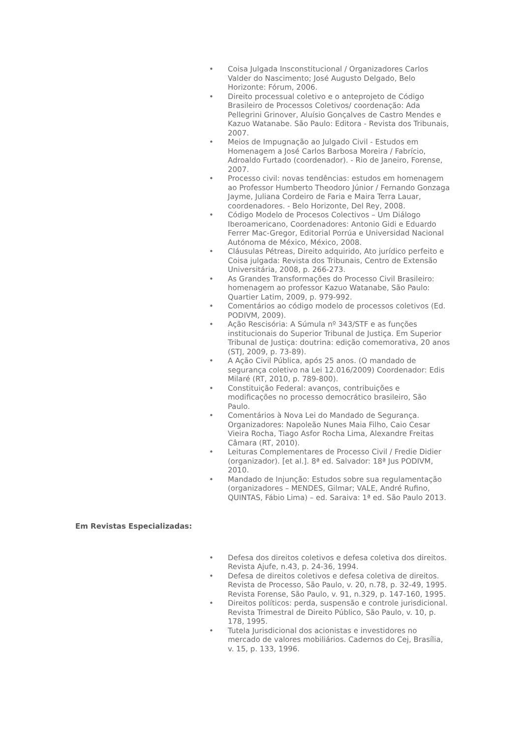• Coisa Julgada Insconstitucional / Organizadores Carlos Valder do Nascimento; José Augusto Delgado, Belo Horizonte: Fórum, 2006.
• Direito processual coletivo e o anteprojeto de Código Brasileiro de Processos Coletivos/ coordenação: Ada Pellegrini Grinover, Aluísio Gonçalves de Castro Mendes e Kazuo Watanabe. São Paulo: Editora - Revista dos Tribunais, 2007.
• Meios de Impugnação ao Julgado Civil - Estudos em Homenagem a José Carlos Barbosa Moreira / Fabrício, Adroaldo Furtado (coordenador). - Rio de Janeiro, Forense, 2007.
• Processo civil: novas tendências: estudos em homenagem ao Professor Humberto Theodoro Júnior / Fernando Gonzaga Jayme, Juliana Cordeiro de Faria e Maira Terra Lauar, coordenadores. - Belo Horizonte, Del Rey, 2008.
• Código Modelo de Procesos Colectivos – Um Diálogo Iberoamericano, Coordenadores: Antonio Gidi e Eduardo Ferrer Mac-Gregor, Editorial Porrúa e Universidad Nacional Autónoma de México, México, 2008.
• Cláusulas Pétreas, Direito adquirido, Ato jurídico perfeito e Coisa julgada: Revista dos Tribunais, Centro de Extensão Universitária, 2008, p. 266-273.
• As Grandes Transformações do Processo Civil Brasileiro: homenagem ao professor Kazuo Watanabe, São Paulo: Quartier Latim, 2009, p. 979-992.
• Comentários ao código modelo de processos coletivos (Ed. PODIVM, 2009).
• Ação Rescisória: A Súmula nº 343/STF e as funções institucionais do Superior Tribunal de Justiça. Em Superior Tribunal de Justiça: doutrina: edição comemorativa, 20 anos (STJ, 2009, p. 73-89).
• A Ação Civil Pública, após 25 anos. (O mandado de segurança coletivo na Lei 12.016/2009) Coordenador: Edis Milaré (RT, 2010, p. 789-800).
• Constituição Federal: avanços, contribuições e modificações no processo democrático brasileiro, São Paulo.
• Comentários à Nova Lei do Mandado de Segurança. Organizadores: Napoleão Nunes Maia Filho, Caio Cesar Vieira Rocha, Tiago Asfor Rocha Lima, Alexandre Freitas Câmara (RT, 2010).
• Leituras Complementares de Processo Civil / Fredie Didier (organizador). [et al.]. 8ª ed. Salvador: 18ª Jus PODIVM, 2010.
• Mandado de Injunção: Estudos sobre sua regulamentação (organizadores – MENDES, Gilmar; VALE, André Rufino, QUINTAS, Fábio Lima) – ed. Saraiva: 1ª ed. São Paulo 2013.
Em Revistas Especializadas:
• Defesa dos direitos coletivos e defesa coletiva dos direitos. Revista Ajufe, n.43, p. 24-36, 1994.
• Defesa de direitos coletivos e defesa coletiva de direitos. Revista de Processo, São Paulo, v. 20, n.78, p. 32-49, 1995. Revista Forense, São Paulo, v. 91, n.329, p. 147-160, 1995.
• Direitos políticos: perda, suspensão e controle jurisdicional. Revista Trimestral de Direito Público, São Paulo, v. 10, p. 178, 1995.
• Tutela Jurisdicional dos acionistas e investidores no mercado de valores mobiliários. Cadernos do Cej, Brasília, v. 15, p. 133, 1996.